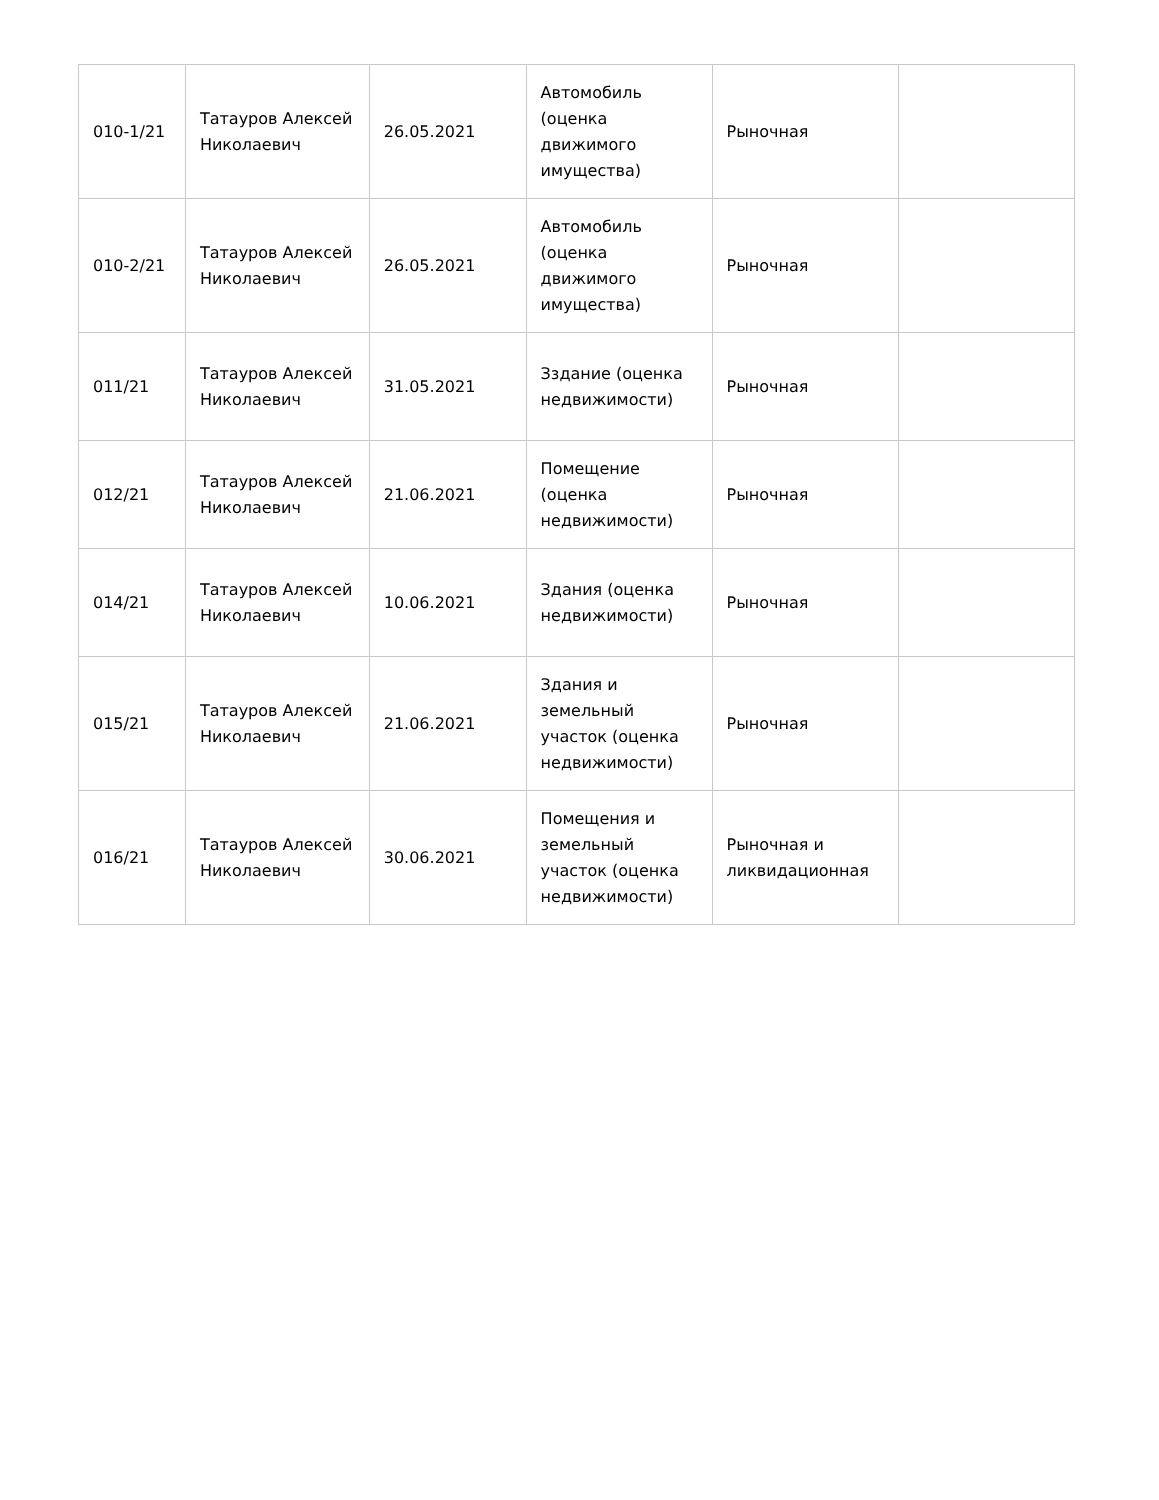| 010-1/21 | Татауров Алексей Николаевич | 26.05.2021 | Автомобиль (оценка движимого имущества) | Рыночная | |
| 010-2/21 | Татауров Алексей Николаевич | 26.05.2021 | Автомобиль (оценка движимого имущества) | Рыночная | |
| 011/21 | Татауров Алексей Николаевич | 31.05.2021 | Зздание (оценка недвижимости) | Рыночная | |
| 012/21 | Татауров Алексей Николаевич | 21.06.2021 | Помещение (оценка недвижимости) | Рыночная | |
| 014/21 | Татауров Алексей Николаевич | 10.06.2021 | Здания (оценка недвижимости) | Рыночная | |
| 015/21 | Татауров Алексей Николаевич | 21.06.2021 | Здания и земельный участок (оценка недвижимости) | Рыночная | |
| 016/21 | Татауров Алексей Николаевич | 30.06.2021 | Помещения и земельный участок (оценка недвижимости) | Рыночная и ликвидационная | |